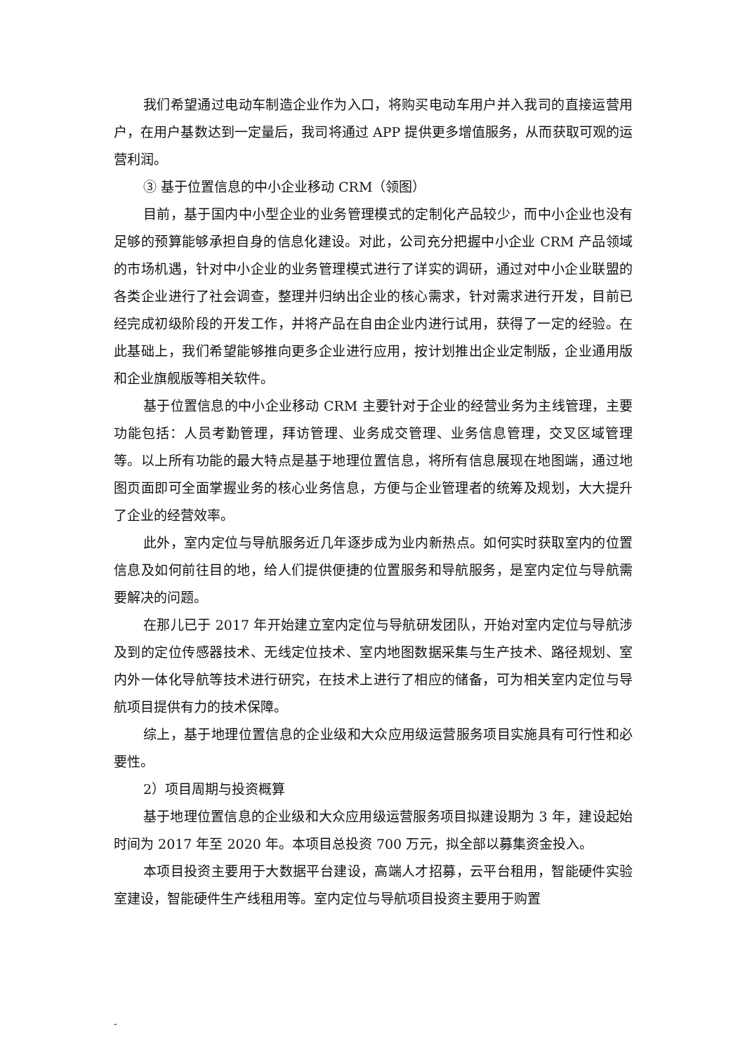我们希望通过电动车制造企业作为入口，将购买电动车用户并入我司的直接运营用户，在用户基数达到一定量后，我司将通过 APP 提供更多增值服务，从而获取可观的运营利润。
③ 基于位置信息的中小企业移动 CRM（领图）
目前，基于国内中小型企业的业务管理模式的定制化产品较少，而中小企业也没有足够的预算能够承担自身的信息化建设。对此，公司充分把握中小企业 CRM 产品领域的市场机遇，针对中小企业的业务管理模式进行了详实的调研，通过对中小企业联盟的各类企业进行了社会调查，整理并归纳出企业的核心需求，针对需求进行开发，目前已经完成初级阶段的开发工作，并将产品在自由企业内进行试用，获得了一定的经验。在此基础上，我们希望能够推向更多企业进行应用，按计划推出企业定制版，企业通用版和企业旗舰版等相关软件。
基于位置信息的中小企业移动 CRM 主要针对于企业的经营业务为主线管理，主要功能包括：人员考勤管理，拜访管理、业务成交管理、业务信息管理，交叉区域管理等。以上所有功能的最大特点是基于地理位置信息，将所有信息展现在地图端，通过地图页面即可全面掌握业务的核心业务信息，方便与企业管理者的统筹及规划，大大提升了企业的经营效率。
此外，室内定位与导航服务近几年逐步成为业内新热点。如何实时获取室内的位置信息及如何前往目的地，给人们提供便捷的位置服务和导航服务，是室内定位与导航需要解决的问题。
在那儿已于 2017 年开始建立室内定位与导航研发团队，开始对室内定位与导航涉及到的定位传感器技术、无线定位技术、室内地图数据采集与生产技术、路径规划、室内外一体化导航等技术进行研究，在技术上进行了相应的储备，可为相关室内定位与导航项目提供有力的技术保障。
综上，基于地理位置信息的企业级和大众应用级运营服务项目实施具有可行性和必要性。
2）项目周期与投资概算
基于地理位置信息的企业级和大众应用级运营服务项目拟建设期为 3 年，建设起始时间为 2017 年至 2020 年。本项目总投资 700 万元，拟全部以募集资金投入。
本项目投资主要用于大数据平台建设，高端人才招募，云平台租用，智能硬件实验室建设，智能硬件生产线租用等。室内定位与导航项目投资主要用于购置
-